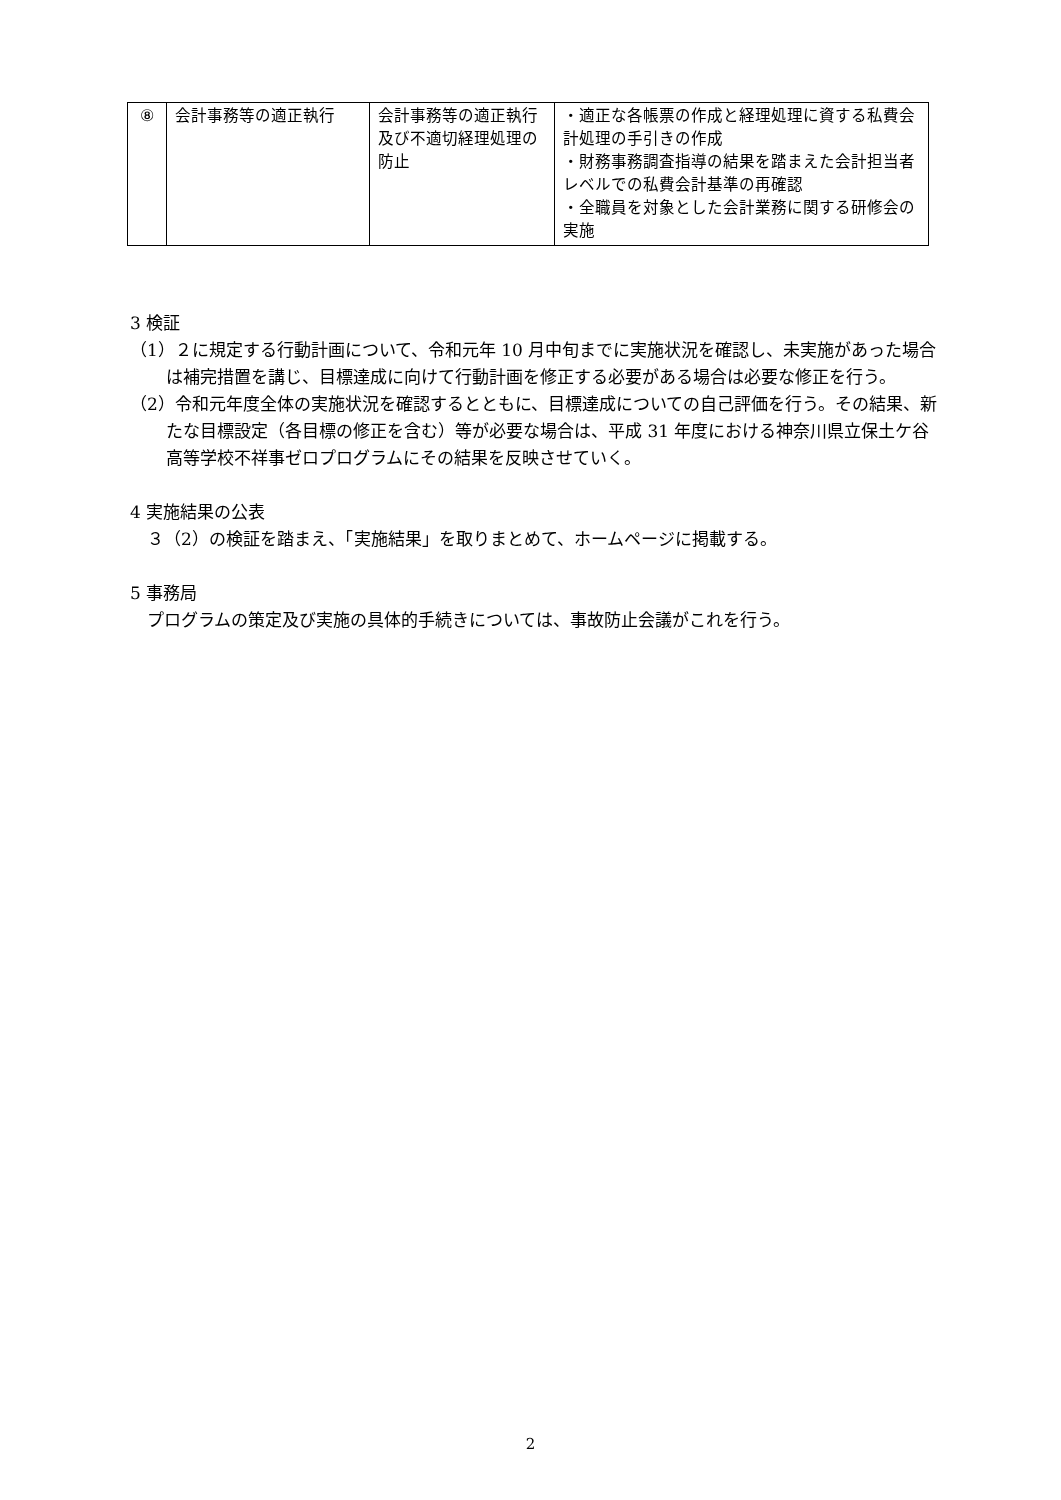| ⑧ | 会計事務等の適正執行 | 会計事務等の適正執行及び不適切経理処理の防止 | ・適正な各帳票の作成と経理処理に資する私費会計処理の手引きの作成 ・財務事務調査指導の結果を踏まえた会計担当者レベルでの私費会計基準の再確認 ・全職員を対象とした会計業務に関する研修会の実施 |
3 検証
（1）２に規定する行動計画について、令和元年 10 月中旬までに実施状況を確認し、未実施があった場合は補完措置を講じ、目標達成に向けて行動計画を修正する必要がある場合は必要な修正を行う。
（2）令和元年度全体の実施状況を確認するとともに、目標達成についての自己評価を行う。その結果、新たな目標設定（各目標の修正を含む）等が必要な場合は、平成 31 年度における神奈川県立保土ケ谷高等学校不祥事ゼロプログラムにその結果を反映させていく。
4 実施結果の公表
　３（2）の検証を踏まえ、「実施結果」を取りまとめて、ホームページに掲載する。
5 事務局
　プログラムの策定及び実施の具体的手続きについては、事故防止会議がこれを行う。
2